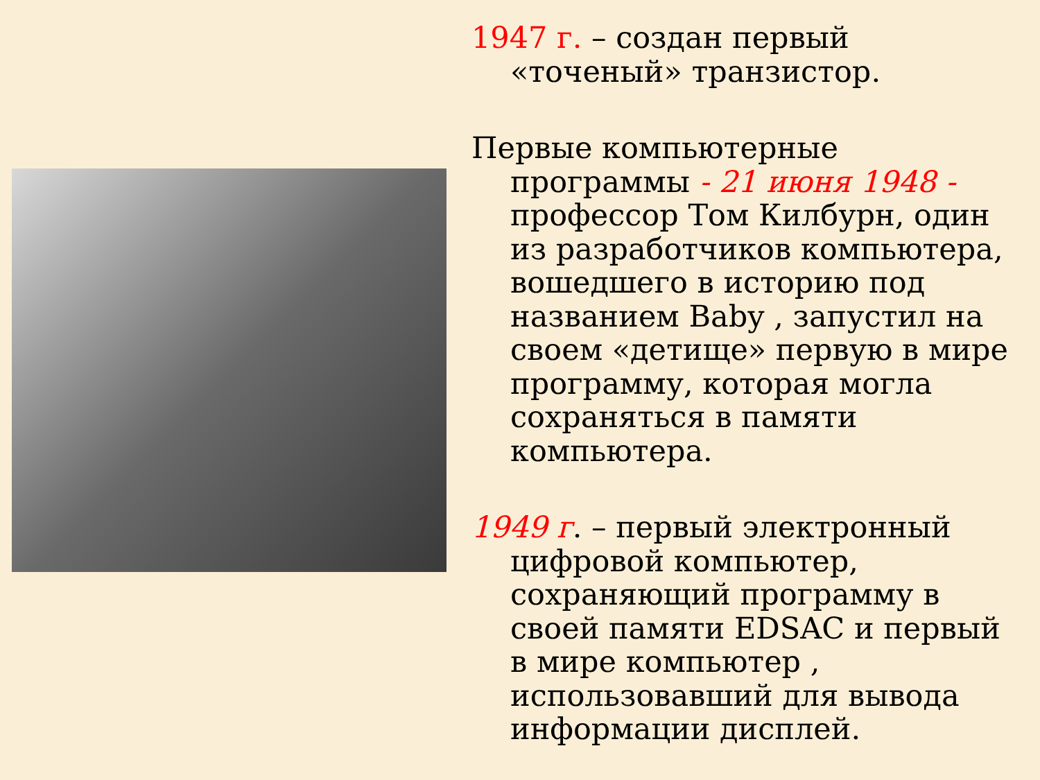1947 г. – создан первый «точеный» транзистор.
Первые компьютерные программы - 21 июня 1948 - профессор Том Килбурн, один из разработчиков компьютера, вошедшего в историю под названием Baby , запустил на своем «детище» первую в мире программу, которая могла сохраняться в памяти компьютера.
1949 г. – первый электронный цифровой компьютер, сохраняющий программу в своей памяти EDSAC и первый в мире компьютер , использовавший для вывода информации дисплей.